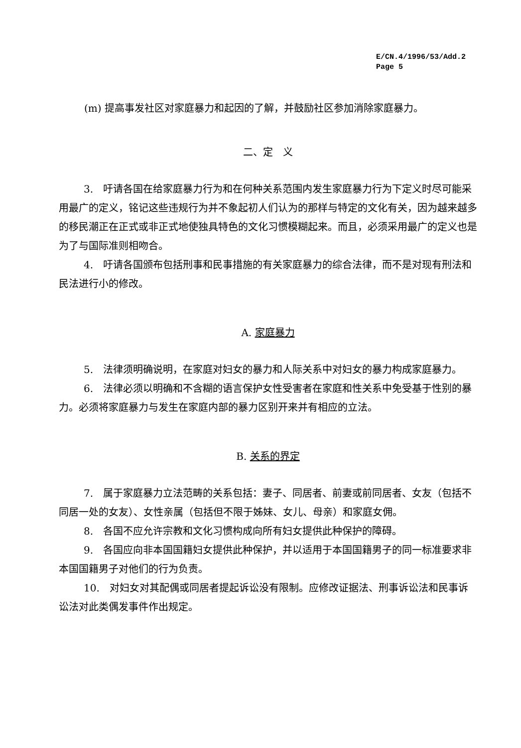E/CN.4/1996/53/Add.2
Page 5
(m) 提高事发社区对家庭暴力和起因的了解，并鼓励社区参加消除家庭暴力。
二、定　义
3.　吁请各国在给家庭暴力行为和在何种关系范围内发生家庭暴力行为下定义时尽可能采用最广的定义，铭记这些违规行为并不象起初人们认为的那样与特定的文化有关，因为越来越多的移民潮正在正式或非正式地使独具特色的文化习惯模糊起来。而且，必须采用最广的定义也是为了与国际准则相吻合。
4.　吁请各国颁布包括刑事和民事措施的有关家庭暴力的综合法律，而不是对现有刑法和民法进行小的修改。
A. 家庭暴力
5.　法律须明确说明，在家庭对妇女的暴力和人际关系中对妇女的暴力构成家庭暴力。
6.　法律必须以明确和不含糊的语言保护女性受害者在家庭和性关系中免受基于性别的暴力。必须将家庭暴力与发生在家庭内部的暴力区别开来并有相应的立法。
B. 关系的界定
7.　属于家庭暴力立法范畴的关系包括：妻子、同居者、前妻或前同居者、女友（包括不同居一处的女友）、女性亲属（包括但不限于姊妹、女儿、母亲）和家庭女佣。
8.　各国不应允许宗教和文化习惯构成向所有妇女提供此种保护的障碍。
9.　各国应向非本国国籍妇女提供此种保护，并以适用于本国国籍男子的同一标准要求非本国国籍男子对他们的行为负责。
10.　对妇女对其配偶或同居者提起诉讼没有限制。应修改证据法、刑事诉讼法和民事诉讼法对此类偶发事件作出规定。